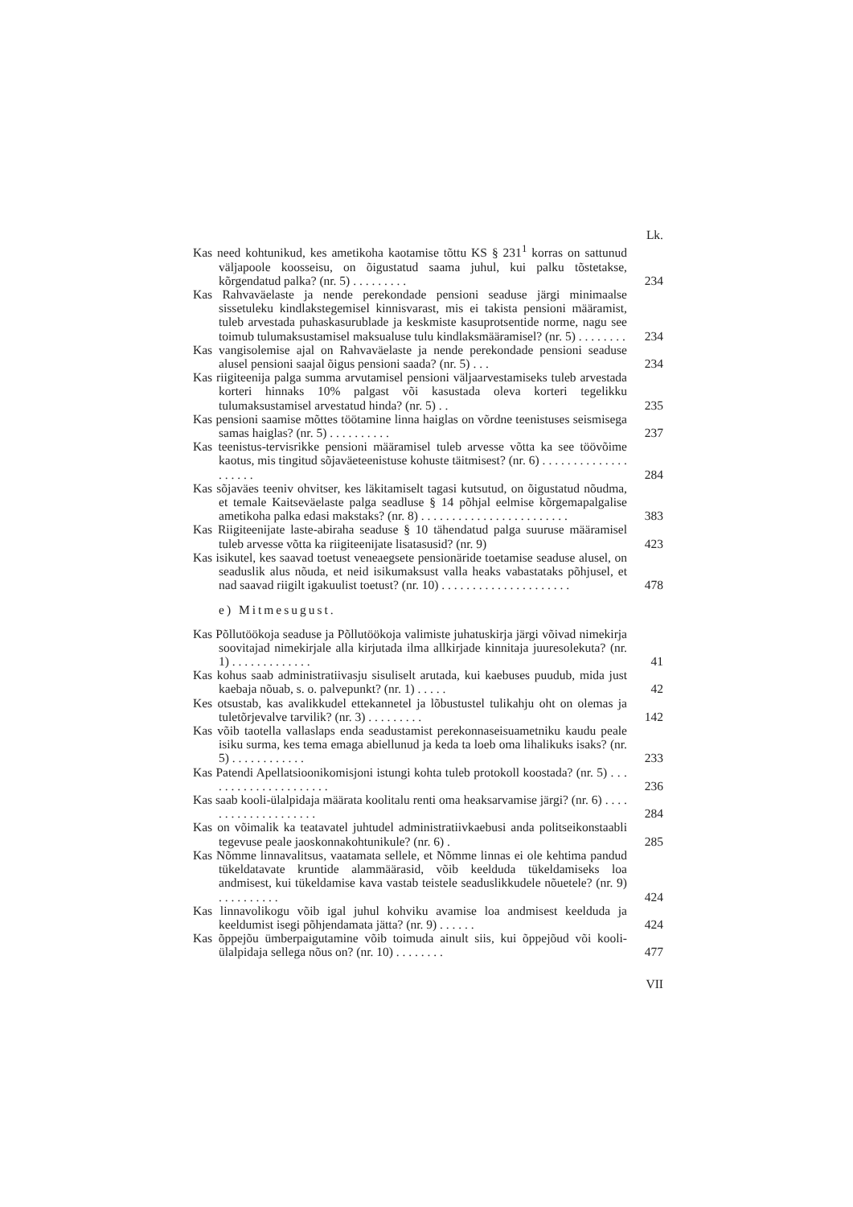Lk.
Kas need kohtunikud, kes ametikoha kaotamise tõttu KS § 231<sup>1</sup> korras on sattunud väljapoole koosseisu, on õigustatud saama juhul, kui palku tõstetakse, kõrgendatud palka? (nr. 5) . . . . . . . . .
234
Kas Rahvaväelaste ja nende perekondade pensioni seaduse järgi minimaalse sissetuleku kindlakstegemisel kinnisvarast, mis ei takista pensioni määramist, tuleb arvestada puhaskasurublade ja keskmiste kasuprotsentide norme, nagu see toimub tulumaksustamisel maksualuse tulu kindlaksmääramisel? (nr. 5) . . . . . . . .
234
Kas vangisolemise ajal on Rahvaväelaste ja nende perekondade pensioni seaduse alusel pensioni saajal õigus pensioni saada? (nr. 5) . . .
234
Kas riigiteenija palga summa arvutamisel pensioni väljaarvestamiseks tuleb arvestada korteri hinnaks 10% palgast või kasustada oleva korteri tegelikku tulumaksustamisel arvestatud hinda? (nr. 5) . .
235
Kas pensioni saamise mõttes töötamine linna haiglas on võrdne teenistuses seismisega samas haiglas? (nr. 5) . . . . . . . . . .
237
Kas teenistus-tervisrikke pensioni määramisel tuleb arvesse võtta ka see töövõime kaotus, mis tingitud sõjaväeteenistuse kohuste täitmisest? (nr. 6) . . . . . . . . . . . . . . . . . . . .
284
Kas sõjaväes teeniv ohvitser, kes läkitamiselt tagasi kutsutud, on õigustatud nõudma, et temale Kaitseväelaste palga seadluse § 14 põhjal eelmise kõrgemapalgalise ametikoha palka edasi makstaks? (nr. 8) . . . . . . . . . . . . . . . . . . . . . . . .
383
Kas Riigiteenijate laste-abiraha seaduse § 10 tähendatud palga suuruse määramisel tuleb arvesse võtta ka riigiteenijate lisatasusid? (nr. 9)
423
Kas isikutel, kes saavad toetust veneaegsete pensionäride toetamise seaduse alusel, on seaduslik alus nõuda, et neid isikumaksust valla heaks vabastataks põhjusel, et nad saavad riigilt igakuulist toetust? (nr. 10) . . . . . . . . . . . . . . . . . . . . .
478
e) Mitmesugust.
Kas Põllutöökoja seaduse ja Põllutöökoja valimiste juhatuskirja järgi võivad nimekirja soovitajad nimekirjale alla kirjutada ilma allkirjade kinnitaja juuresolekuta? (nr. 1) . . . . . . . . . . . . .
41
Kas kohus saab administratiivasju sisuliselt arutada, kui kaebuses puudub, mida just kaebaja nõuab, s. o. palvepunkt? (nr. 1) . . . . .
42
Kes otsustab, kas avalikkudel ettekannetel ja lõbustustel tulikahju oht on olemas ja tuletõrjevalve tarvilik? (nr. 3) . . . . . . . . .
142
Kas võib taotella vallaslaps enda seadustamist perekonnaseisuametniku kaudu peale isiku surma, kes tema emaga abiellunud ja keda ta loeb oma lihalikuks isaks? (nr. 5) . . . . . . . . . . . .
233
Kas Patendi Apellatsioonikomisjoni istungi kohta tuleb protokoll koostada? (nr. 5) . . . . . . . . . . . . . . . . . . . . .
236
Kas saab kooli-ülalpidaja määrata koolitalu renti oma heaksarvamise järgi? (nr. 6) . . . . . . . . . . . . . . . . . . . .
284
Kas on võimalik ka teatavatel juhtudel administratiivkaebusi anda politseikonstaabli tegevuse peale jaoskonnakohtunikule? (nr. 6) .
285
Kas Nõmme linnavalitsus, vaatamata sellele, et Nõmme linnas ei ole kehtima pandud tükeldatavate kruntide alammäärasid, võib keelduda tükeldamiseks loa andmisest, kui tükeldamise kava vastab teistele seaduslikkudele nõuetele? (nr. 9) . . . . . . . . . .
424
Kas linnavolikogu võib igal juhul kohviku avamise loa andmisest keelduda ja keeldumist isegi põhjendamata jätta? (nr. 9) . . . . . .
424
Kas õppejõu ümberpaigutamine võib toimuda ainult siis, kui õppejõud või kooli-ülalpidaja sellega nõus on? (nr. 10) . . . . . . . .
477
VII